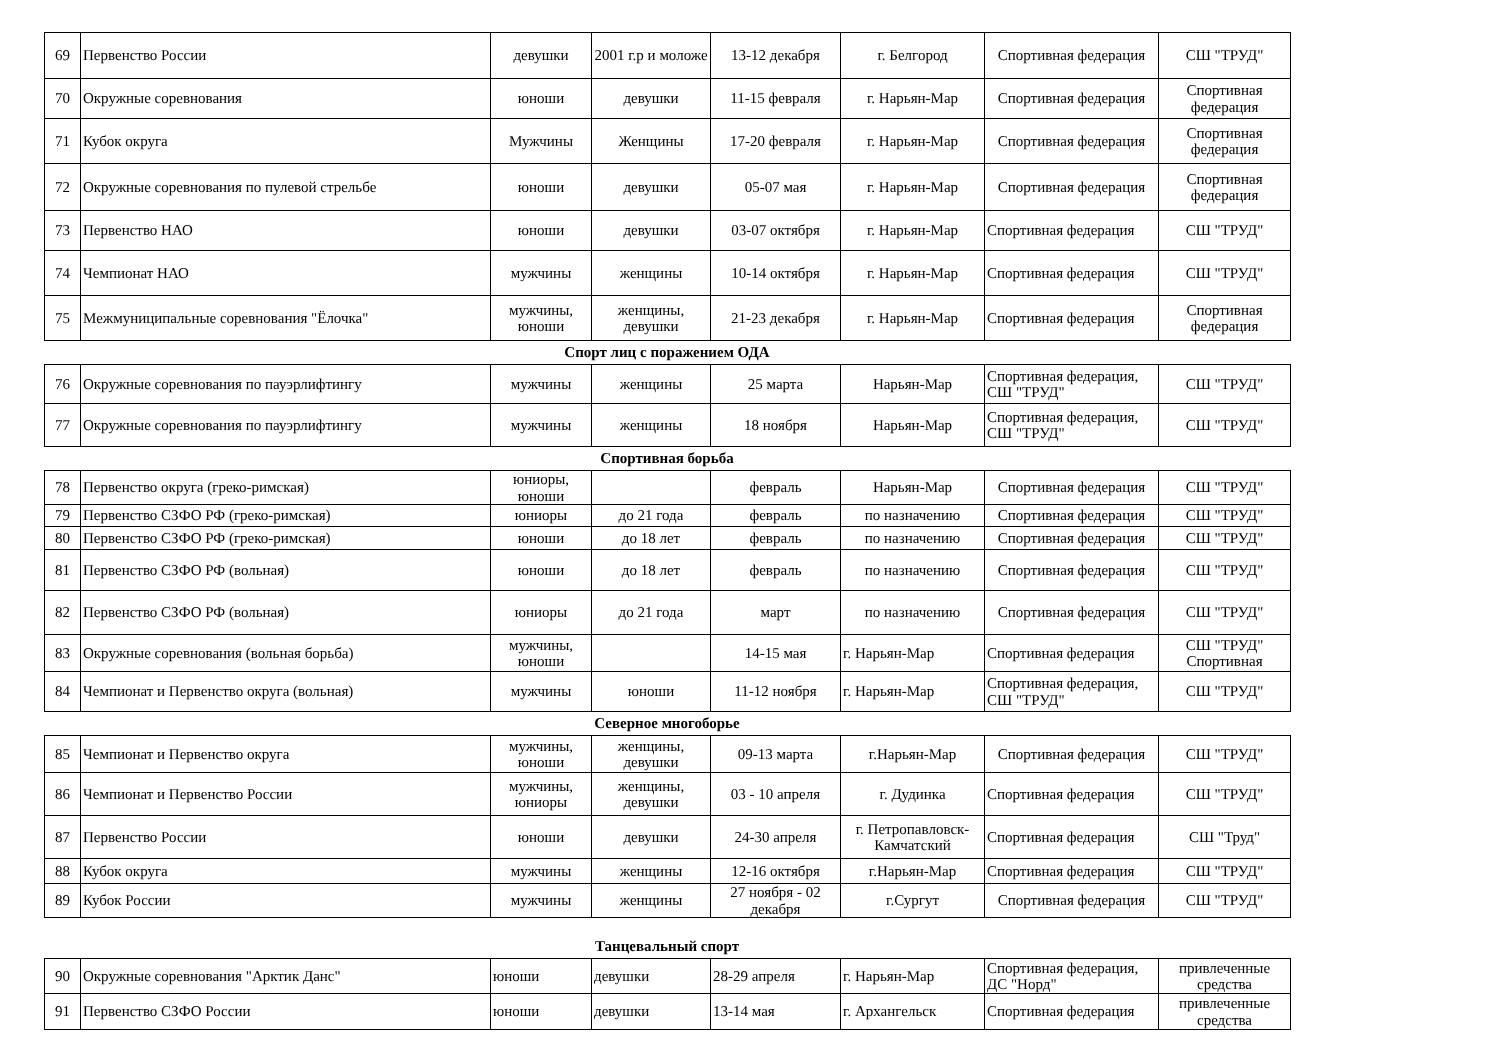| 69 | Первенство России | девушки | 2001 г.р и моложе | 13-12 декабря | г. Белгород | Спортивная федерация | СШ "ТРУД" |
| 70 | Окружные соревнования | юноши | девушки | 11-15 февраля | г. Нарьян-Мар | Спортивная федерация | Спортивная федерация |
| 71 | Кубок округа | Мужчины | Женщины | 17-20 февраля | г. Нарьян-Мар | Спортивная федерация | Спортивная федерация |
| 72 | Окружные соревнования по пулевой стрельбе | юноши | девушки | 05-07 мая | г. Нарьян-Мар | Спортивная федерация | Спортивная федерация |
| 73 | Первенство НАО | юноши | девушки | 03-07 октября | г. Нарьян-Мар | Спортивная федерация | СШ "ТРУД" |
| 74 | Чемпионат НАО | мужчины | женщины | 10-14 октября | г. Нарьян-Мар | Спортивная федерация | СШ "ТРУД" |
| 75 | Межмуниципальные соревнования "Ёлочка" | мужчины, юноши | женщины, девушки | 21-23 декабря | г. Нарьян-Мар | Спортивная федерация | Спортивная федерация |
Спорт лиц с поражением ОДА
| 76 | Окружные соревнования по пауэрлифтингу | мужчины | женщины | 25 марта | Нарьян-Мар | Спортивная федерация, СШ "ТРУД" | СШ "ТРУД" |
| 77 | Окружные соревнования по пауэрлифтингу | мужчины | женщины | 18 ноября | Нарьян-Мар | Спортивная федерация, СШ "ТРУД" | СШ "ТРУД" |
Спортивная борьба
| 78 | Первенство округа (греко-римская) | юниоры, юноши | | февраль | Нарьян-Мар | Спортивная федерация | СШ "ТРУД" |
| 79 | Первенство СЗФО РФ (греко-римская) | юниоры | до 21 года | февраль | по назначению | Спортивная федерация | СШ "ТРУД" |
| 80 | Первенство СЗФО РФ (греко-римская) | юноши | до 18 лет | февраль | по назначению | Спортивная федерация | СШ "ТРУД" |
| 81 | Первенство СЗФО РФ (вольная) | юноши | до 18 лет | февраль | по назначению | Спортивная федерация | СШ "ТРУД" |
| 82 | Первенство СЗФО РФ (вольная) | юниоры | до 21 года | март | по назначению | Спортивная федерация | СШ "ТРУД" |
| 83 | Окружные соревнования (вольная борьба) | мужчины, юноши | | 14-15 мая | г. Нарьян-Мар | Спортивная федерация | СШ "ТРУД" Спортивная |
| 84 | Чемпионат и Первенство округа (вольная) | мужчины | юноши | 11-12 ноября | г. Нарьян-Мар | Спортивная федерация, СШ "ТРУД" | СШ "ТРУД" |
Северное многоборье
| 85 | Чемпионат и Первенство округа | мужчины, юноши | женщины, девушки | 09-13 марта | г.Нарьян-Мар | Спортивная федерация | СШ "ТРУД" |
| 86 | Чемпионат и Первенство России | мужчины, юниоры | женщины, девушки | 03 - 10 апреля | г. Дудинка | Спортивная федерация | СШ "ТРУД" |
| 87 | Первенство России | юноши | девушки | 24-30 апреля | г. Петропавловск-Камчатский | Спортивная федерация | СШ "Труд" |
| 88 | Кубок округа | мужчины | женщины | 12-16 октября | г.Нарьян-Мар | Спортивная федерация | СШ "ТРУД" |
| 89 | Кубок России | мужчины | женщины | 27 ноября - 02 декабря | г.Сургут | Спортивная федерация | СШ "ТРУД" |
Танцевальный спорт
| 90 | Окружные соревнования "Арктик Данс" | юноши | девушки | 28-29 апреля | г. Нарьян-Мар | Спортивная федерация, ДС "Норд" | привлеченные средства |
| 91 | Первенство СЗФО России | юноши | девушки | 13-14 мая | г. Архангельск | Спортивная федерация | привлеченные средства |